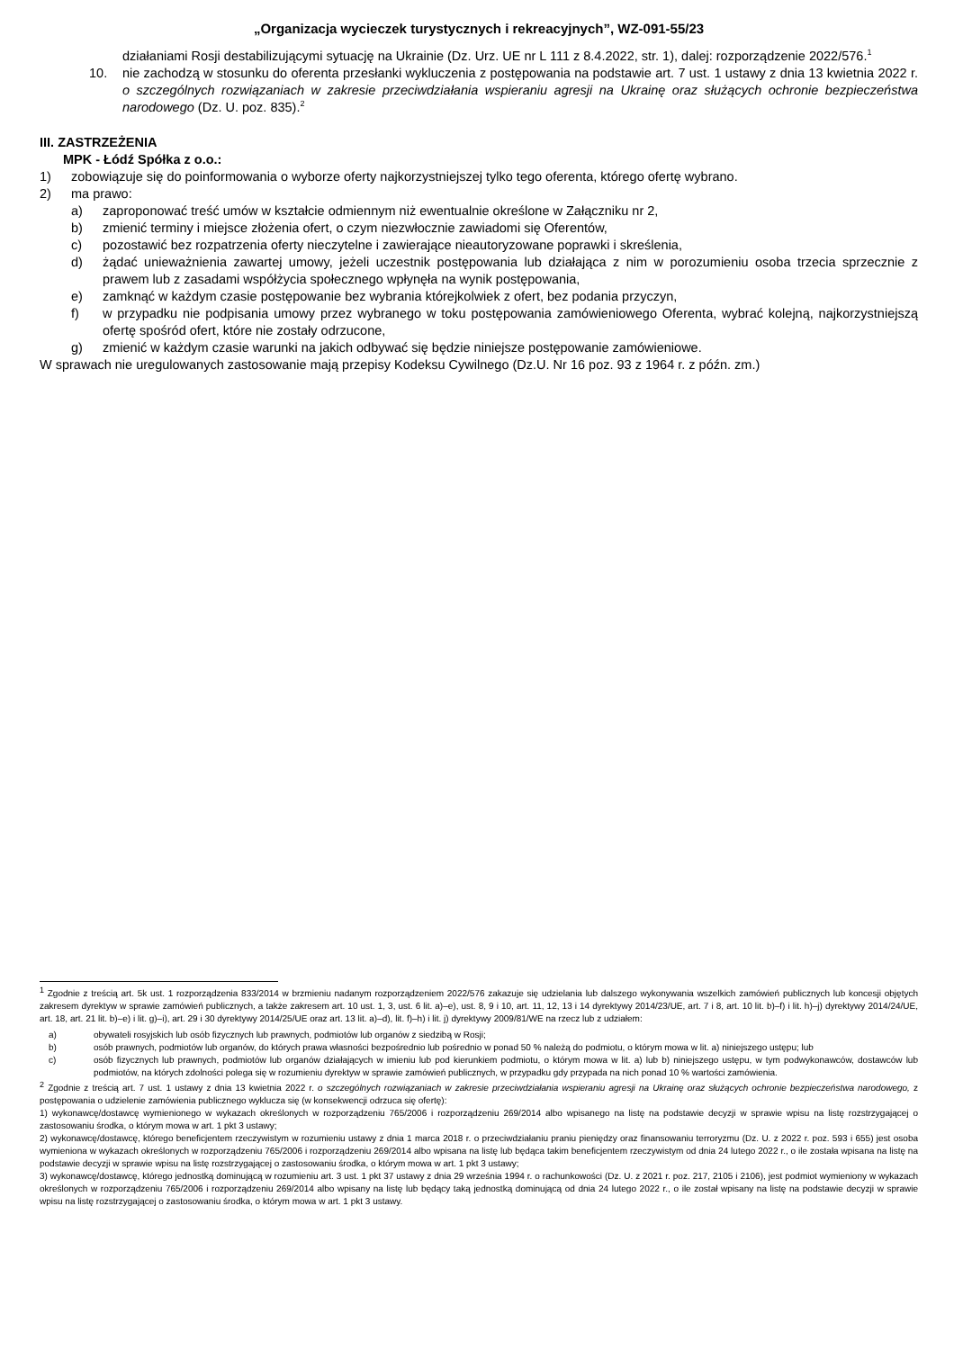„Organizacja wycieczek turystycznych i rekreacyjnych”, WZ-091-55/23
działaniami Rosji destabilizującymi sytuację na Ukrainie (Dz. Urz. UE nr L 111 z 8.4.2022, str. 1), dalej: rozporządzenie 2022/576.<sup>1</sup>
10. nie zachodzą w stosunku do oferenta przesłanki wykluczenia z postępowania na podstawie art. 7 ust. 1 ustawy z dnia 13 kwietnia 2022 r. o szczególnych rozwiązaniach w zakresie przeciwdziałania wspieraniu agresji na Ukrainę oraz służących ochronie bezpieczeństwa narodowego (Dz. U. poz. 835).<sup>2</sup>
III. ZASTRZEŻENIA
MPK - Łódź Spółka z o.o.:
1) zobowiązuje się do poinformowania o wyborze oferty najkorzystniejszej tylko tego oferenta, którego ofertę wybrano.
2) ma prawo:
a) zaproponować treść umów w kształcie odmiennym niż ewentualnie określone w Załączniku nr 2,
b) zmienić terminy i miejsce złożenia ofert, o czym niezwłocznie zawiadomi się Oferentów,
c) pozostawić bez rozpatrzenia oferty nieczytelne i zawierające nieautoryzowane poprawki i skreślenia,
d) żądać unieważnienia zawartej umowy, jeżeli uczestnik postępowania lub działająca z nim w porozumieniu osoba trzecia sprzecznie z prawem lub z zasadami współżycia społecznego wpłynęła na wynik postępowania,
e) zamknąć w każdym czasie postępowanie bez wybrania którejkolwiek z ofert, bez podania przyczyn,
f) w przypadku nie podpisania umowy przez wybranego w toku postępowania zamówieniowego Oferenta, wybrać kolejną, najkorzystniejszą ofertę spośród ofert, które nie zostały odrzucone,
g) zmienić w każdym czasie warunki na jakich odbywać się będzie niniejsze postępowanie zamówieniowe.
W sprawach nie uregulowanych zastosowanie mają przepisy Kodeksu Cywilnego (Dz.U. Nr 16 poz. 93 z 1964 r. z późn. zm.)
<sup>1</sup> Zgodnie z treścią art. 5k ust. 1 rozporządzenia 833/2014 w brzmieniu nadanym rozporządzeniem 2022/576 zakazuje się udzielania lub dalszego wykonywania wszelkich zamówień publicznych lub koncesji objętych zakresem dyrektyw w sprawie zamówień publicznych, a także zakresem art. 10 ust. 1, 3, ust. 6 lit. a)–e), ust. 8, 9 i 10, art. 11, 12, 13 i 14 dyrektywy 2014/23/UE, art. 7 i 8, art. 10 lit. b)–f) i lit. h)–j) dyrektywy 2014/24/UE, art. 18, art. 21 lit. b)–e) i lit. g)–i), art. 29 i 30 dyrektywy 2014/25/UE oraz art. 13 lit. a)–d), lit. f)–h) i lit. j) dyrektywy 2009/81/WE na rzecz lub z udziałem:
a) obywateli rosyjskich lub osób fizycznych lub prawnych, podmiotów lub organów z siedzibą w Rosji;
b) osób prawnych, podmiotów lub organów, do których prawa własności bezpośrednio lub pośrednio w ponad 50 % należą do podmiotu, o którym mowa w lit. a) niniejszego ustępu; lub
c) osób fizycznych lub prawnych, podmiotów lub organów działających w imieniu lub pod kierunkiem podmiotu, o którym mowa w lit. a) lub b) niniejszego ustępu, w tym podwykonawców, dostawców lub podmiotów, na których zdolności polega się w rozumieniu dyrektyw w sprawie zamówień publicznych, w przypadku gdy przypada na nich ponad 10 % wartości zamówienia.
<sup>2</sup> Zgodnie z treścią art. 7 ust. 1 ustawy z dnia 13 kwietnia 2022 r. o szczególnych rozwiązaniach w zakresie przeciwdziałania wspieraniu agresji na Ukrainę oraz służących ochronie bezpieczeństwa narodowego, z postępowania o udzielenie zamówienia publicznego wyklucza się (w konsekwencji odrzuca się ofertę):
1) wykonawcę/dostawcę wymienionego w wykazach określonych w rozporządzeniu 765/2006 i rozporządzeniu 269/2014 albo wpisanego na listę na podstawie decyzji w sprawie wpisu na listę rozstrzygającej o zastosowaniu środka, o którym mowa w art. 1 pkt 3 ustawy;
2) wykonawcę/dostawcę, którego beneficjentem rzeczywistym w rozumieniu ustawy z dnia 1 marca 2018 r. o przeciwdziałaniu praniu pieniędzy oraz finansowaniu terroryzmu (Dz. U. z 2022 r. poz. 593 i 655) jest osoba wymieniona w wykazach określonych w rozporządzeniu 765/2006 i rozporządzeniu 269/2014 albo wpisana na listę lub będąca takim beneficjentem rzeczywistym od dnia 24 lutego 2022 r., o ile została wpisana na listę na podstawie decyzji w sprawie wpisu na listę rozstrzygającej o zastosowaniu środka, o którym mowa w art. 1 pkt 3 ustawy;
3) wykonawcę/dostawcę, którego jednostką dominującą w rozumieniu art. 3 ust. 1 pkt 37 ustawy z dnia 29 września 1994 r. o rachunkowości (Dz. U. z 2021 r. poz. 217, 2105 i 2106), jest podmiot wymieniony w wykazach określonych w rozporządzeniu 765/2006 i rozporządzeniu 269/2014 albo wpisany na listę lub będący taką jednostką dominującą od dnia 24 lutego 2022 r., o ile został wpisany na listę na podstawie decyzji w sprawie wpisu na listę rozstrzygającej o zastosowaniu środka, o którym mowa w art. 1 pkt 3 ustawy.